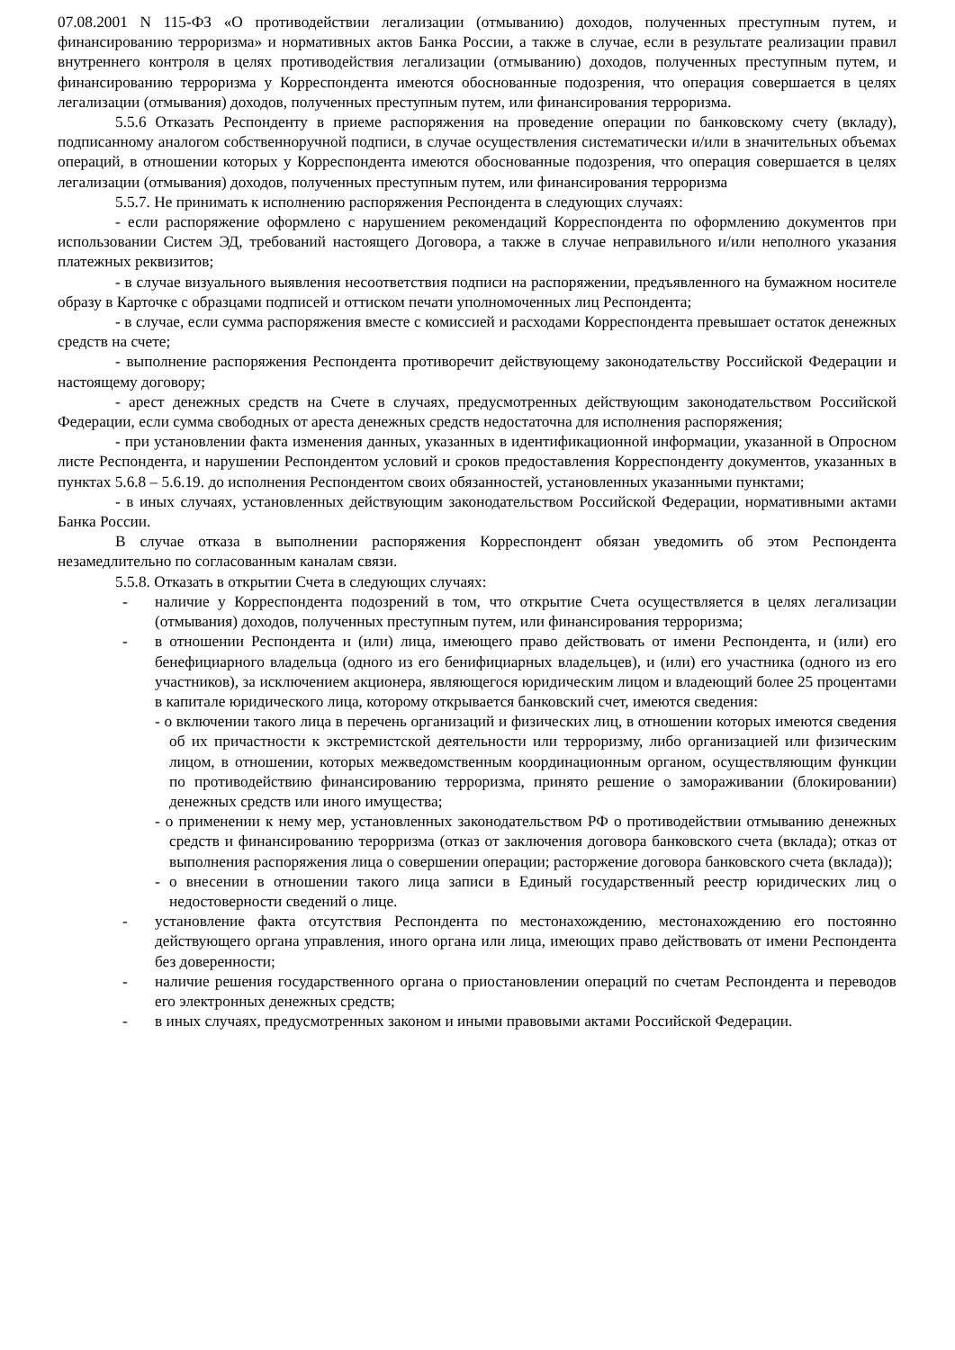07.08.2001 N 115-ФЗ «О противодействии легализации (отмыванию) доходов, полученных преступным путем, и финансированию терроризма» и нормативных актов Банка России, а также в случае, если в результате реализации правил внутреннего контроля в целях противодействия легализации (отмыванию) доходов, полученных преступным путем, и финансированию терроризма у Корреспондента имеются обоснованные подозрения, что операция совершается в целях легализации (отмывания) доходов, полученных преступным путем, или финансирования терроризма.
5.5.6 Отказать Респонденту в приеме распоряжения на проведение операции по банковскому счету (вкладу), подписанному аналогом собственноручной подписи, в случае осуществления систематически и/или в значительных объемах операций, в отношении которых у Корреспондента имеются обоснованные подозрения, что операция совершается в целях легализации (отмывания) доходов, полученных преступным путем, или финансирования терроризма
5.5.7. Не принимать к исполнению распоряжения Респондента в следующих случаях:
- если распоряжение оформлено с нарушением рекомендаций Корреспондента по оформлению документов при использовании Систем ЭД, требований настоящего Договора, а также в случае неправильного и/или неполного указания платежных реквизитов;
- в случае визуального выявления несоответствия подписи на распоряжении, предъявленного на бумажном носителе образу в Карточке с образцами подписей и оттиском печати уполномоченных лиц Респондента;
- в случае, если сумма распоряжения вместе с комиссией и расходами Корреспондента превышает остаток денежных средств на счете;
- выполнение распоряжения Респондента противоречит действующему законодательству Российской Федерации и настоящему договору;
- арест денежных средств на Счете в случаях, предусмотренных действующим законодательством Российской Федерации, если сумма свободных от ареста денежных средств недостаточна для исполнения распоряжения;
- при установлении факта изменения данных, указанных в идентификационной информации, указанной в Опросном листе Респондента, и нарушении Респондентом условий и сроков предоставления Корреспонденту документов, указанных в пунктах 5.6.8 – 5.6.19. до исполнения Респондентом своих обязанностей, установленных указанными пунктами;
- в иных случаях, установленных действующим законодательством Российской Федерации, нормативными актами Банка России.
В случае отказа в выполнении распоряжения Корреспондент обязан уведомить об этом Респондента незамедлительно по согласованным каналам связи.
5.5.8. Отказать в открытии Счета в следующих случаях:
- наличие у Корреспондента подозрений в том, что открытие Счета осуществляется в целях легализации (отмывания) доходов, полученных преступным путем, или финансирования терроризма;
- в отношении Респондента и (или) лица, имеющего право действовать от имени Респондента, и (или) его бенефициарного владельца (одного из его бенифициарных владельцев), и (или) его участника (одного из его участников), за исключением акционера, являющегося юридическим лицом и владеющий более 25 процентами в капитале юридического лица, которому открывается банковский счет, имеются сведения:
- о включении такого лица в перечень организаций и физических лиц, в отношении которых имеются сведения об их причастности к экстремистской деятельности или терроризму, либо организацией или физическим лицом, в отношении, которых межведомственным координационным органом, осуществляющим функции по противодействию финансированию терроризма, принято решение о замораживании (блокировании) денежных средств или иного имущества;
- о применении к нему мер, установленных законодательством РФ о противодействии отмыванию денежных средств и финансированию терорризма (отказ от заключения договора банковского счета (вклада); отказ от выполнения распоряжения лица о совершении операции; расторжение договора банковского счета (вклада));
- о внесении в отношении такого лица записи в Единый государственный реестр юридических лиц о недостоверности сведений о лице.
- установление факта отсутствия Респондента по местонахождению, местонахождению его постоянно действующего органа управления, иного органа или лица, имеющих право действовать от имени Респондента без доверенности;
- наличие решения государственного органа о приостановлении операций по счетам Респондента и переводов его электронных денежных средств;
- в иных случаях, предусмотренных законом и иными правовыми актами Российской Федерации.